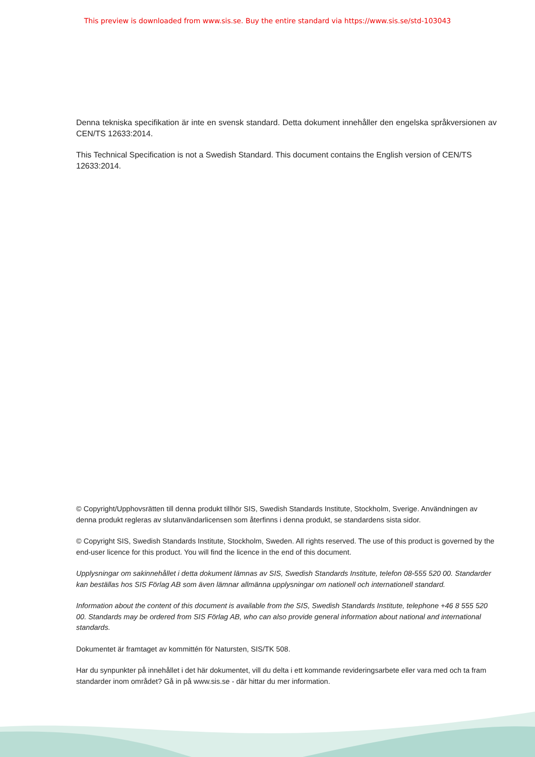This preview is downloaded from www.sis.se. Buy the entire standard via https://www.sis.se/std-103043
Denna tekniska specifikation är inte en svensk standard. Detta dokument innehåller den engelska språkversionen av CEN/TS 12633:2014.
This Technical Specification is not a Swedish Standard. This document contains the English version of CEN/TS 12633:2014.
© Copyright/Upphovsrätten till denna produkt tillhör SIS, Swedish Standards Institute, Stockholm, Sverige. Användningen av denna produkt regleras av slutanvändarlicensen som återfinns i denna produkt, se standardens sista sidor.
© Copyright SIS, Swedish Standards Institute, Stockholm, Sweden. All rights reserved. The use of this product is governed by the end-user licence for this product. You will find the licence in the end of this document.
Upplysningar om sakinnehållet i detta dokument lämnas av SIS, Swedish Standards Institute, telefon 08-555 520 00. Standarder kan beställas hos SIS Förlag AB som även lämnar allmänna upplysningar om nationell och internationell standard.
Information about the content of this document is available from the SIS, Swedish Standards Institute, telephone +46 8 555 520 00. Standards may be ordered from SIS Förlag AB, who can also provide general information about national and international standards.
Dokumentet är framtaget av kommittén för Natursten, SIS/TK 508.
Har du synpunkter på innehållet i det här dokumentet, vill du delta i ett kommande revideringsarbete eller vara med och ta fram standarder inom området? Gå in på www.sis.se - där hittar du mer information.